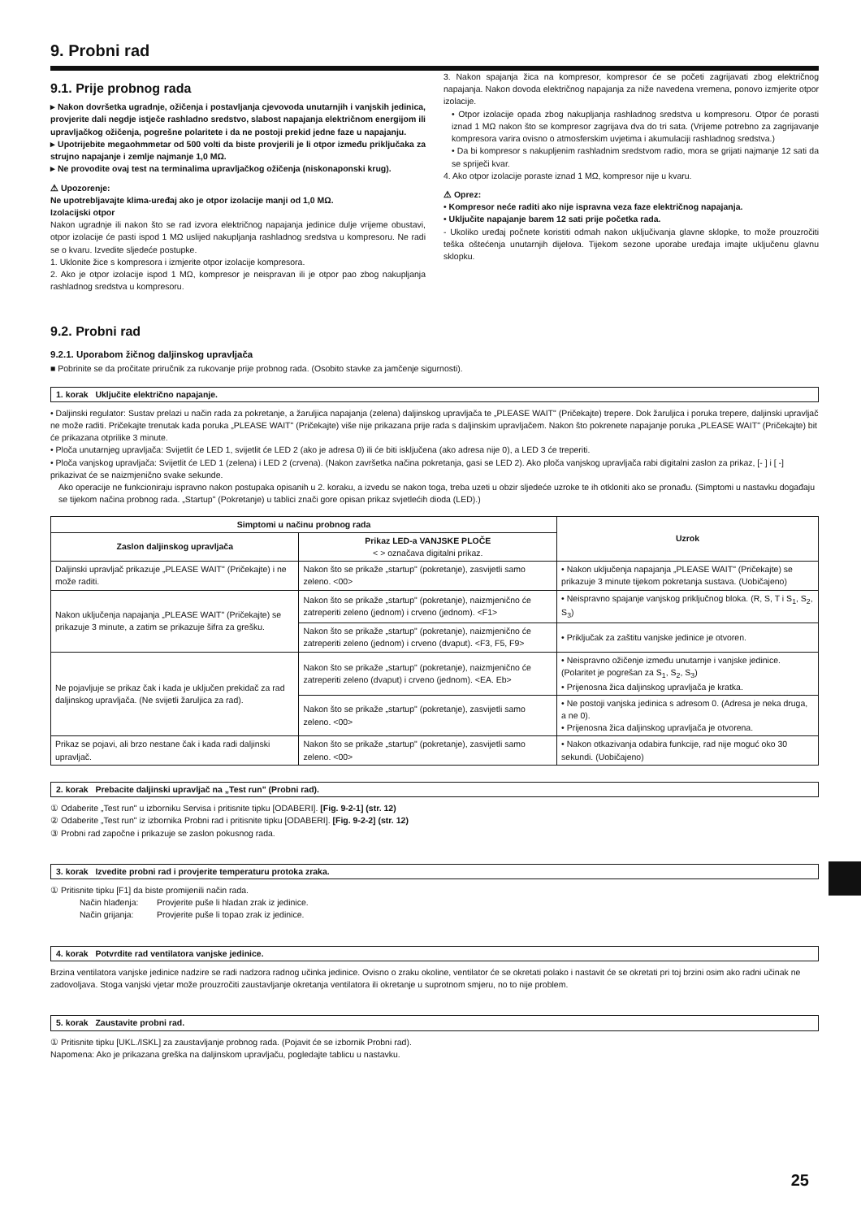9. Probni rad
9.1. Prije probnog rada
▸ Nakon dovršetka ugradnje, ožičenja i postavljanja cjevovoda unutarnjih i vanjskih jedinica, provjerite dali negdje istječe rashladno sredstvo, slabost napajanja električnom energijom ili upravljačkog ožičenja, pogrešne polaritete i da ne postoji prekid jedne faze u napajanju.
▸ Upotrijebite megaohmmetar od 500 volti da biste provjerili je li otpor između priključaka za strujno napajanje i zemlje najmanje 1,0 MΩ.
▸ Ne provodite ovaj test na terminalima upravljačkog ožičenja (niskonaponski krug).
⚠ Upozorenje:
Ne upotrebljavajte klima-uređaj ako je otpor izolacije manji od 1,0 MΩ.
Izolacijski otpor
Nakon ugradnje ili nakon što se rad izvora električnog napajanja jedinice dulje vrijeme obustavi, otpor izolacije će pasti ispod 1 MΩ uslijed nakupljanja rashladnog sredstva u kompresoru. Ne radi se o kvaru. Izvedite sljedeće postupke.
1. Uklonite žice s kompresora i izmjerite otpor izolacije kompresora.
2. Ako je otpor izolacije ispod 1 MΩ, kompresor je neispravan ili je otpor pao zbog nakupljanja rashladnog sredstva u kompresoru.
3. Nakon spajanja žica na kompresor, kompresor će se početi zagrijavati zbog električnog napajanja. Nakon dovoda električnog napajanja za niže navedena vremena, ponovo izmjerite otpor izolacije.
• Otpor izolacije opada zbog nakupljanja rashladnog sredstva u kompresoru. Otpor će porasti iznad 1 MΩ nakon što se kompresor zagrijava dva do tri sata. (Vrijeme potrebno za zagrijavanje kompresora varira ovisno o atmosferskim uvjetima i akumulaciji rashladnog sredstva.)
• Da bi kompresor s nakupljenim rashladnim sredstvom radio, mora se grijati najmanje 12 sati da se spriječi kvar.
4. Ako otpor izolacije poraste iznad 1 MΩ, kompresor nije u kvaru.
⚠ Oprez:
• Kompresor neće raditi ako nije ispravna veza faze električnog napajanja.
• Uključite napajanje barem 12 sati prije početka rada.
- Ukoliko uređaj počnete koristiti odmah nakon uključivanja glavne sklopke, to može prouzročiti teška oštećenja unutarnjih dijelova. Tijekom sezone uporabe uređaja imajte uključenu glavnu sklopku.
9.2. Probni rad
9.2.1. Uporabom žičnog daljinskog upravljača
■ Pobrinite se da pročitate priručnik za rukovanje prije probnog rada. (Osobito stavke za jamčenje sigurnosti).
1. korak Uključite električno napajanje.
• Daljinski regulator: Sustav prelazi u način rada za pokretanje, a žaruljica napajanja (zelena) daljinskog upravljača te „PLEASE WAIT" (Pričekajte) trepere. Dok žaruljica i poruka trepere, daljinski upravljač ne može raditi. Pričekajte trenutak kada poruka „PLEASE WAIT" (Pričekajte) više nije prikazana prije rada s daljinskim upravljačem. Nakon što pokrenete napajanje poruka „PLEASE WAIT" (Pričekajte) bit će prikazana otprilike 3 minute.
• Ploča unutarnjeg upravljača: Svijetlit će LED 1, svijetlit će LED 2 (ako je adresa 0) ili će biti isključena (ako adresa nije 0), a LED 3 će treperiti.
• Ploča vanjskog upravljača: Svijetlit će LED 1 (zelena) i LED 2 (crvena). (Nakon završetka načina pokretanja, gasi se LED 2). Ako ploča vanjskog upravljača rabi digitalni zaslon za prikaz, [- ] i [ -] prikazivat će se naizmjenično svake sekunde.
Ako operacije ne funkcioniraju ispravno nakon postupaka opisanih u 2. koraku, a izvedu se nakon toga, treba uzeti u obzir sljedeće uzroke te ih otkloniti ako se pronađu. (Simptomi u nastavku događaju se tijekom načina probnog rada. „Startup" (Pokretanje) u tablici znači gore opisan prikaz svjetlećih dioda (LED).)
| Simptomi u načinu probnog rada | | Uzrok |
| --- | --- | --- |
| Zaslon daljinskog upravljača | Prikaz LED-a VANJSKE PLOČE < > označava digitalni prikaz. | |
| Daljinski upravljač prikazuje „PLEASE WAIT" (Pričekajte) i ne može raditi. | Nakon što se prikaže „startup" (pokretanje), zasvijetli samo zeleno. <00> | • Nakon uključenja napajanja „PLEASE WAIT" (Pričekajte) se prikazuje 3 minute tijekom pokretanja sustava. (Uobičajeno) |
| Nakon uključenja napajanja „PLEASE WAIT" (Pričekajte) se prikazuje 3 minute, a zatim se prikazuje šifra za grešku. | Nakon što se prikaže „startup" (pokretanje), naizmjenično će zatreperiti zeleno (jednom) i crveno (jednom). <F1> | • Neispravno spajanje vanjskog priključnog bloka. (R, S, T i S<sub>1</sub>, S<sub>2</sub>, S<sub>3</sub>) |
| | Nakon što se prikaže „startup" (pokretanje), naizmjenično će zatreperiti zeleno (jednom) i crveno (dvaput). <F3, F5, F9> | • Priključak za zaštitu vanjske jedinice je otvoren. |
| Ne pojavljuje se prikaz čak i kada je uključen prekidač za rad daljinskog upravljača. (Ne svijetli žaruljica za rad). | Nakon što se prikaže „startup" (pokretanje), naizmjenično će zatreperiti zeleno (dvaput) i crveno (jednom). <EA. Eb> | • Neispravno ožičenje između unutarnje i vanjske jedinice. (Polaritet je pogrešan za S<sub>1</sub>, S<sub>2</sub>, S<sub>3</sub>) • Prijenosna žica daljinskog upravljača je kratka. |
| | Nakon što se prikaže „startup" (pokretanje), zasvijetli samo zeleno. <00> | • Ne postoji vanjska jedinica s adresom 0. (Adresa je neka druga, a ne 0). • Prijenosna žica daljinskog upravljača je otvorena. |
| Prikaz se pojavi, ali brzo nestane čak i kada radi daljinski upravljač. | Nakon što se prikaže „startup" (pokretanje), zasvijetli samo zeleno. <00> | • Nakon otkazivanja odabira funkcije, rad nije moguć oko 30 sekundi. (Uobičajeno) |
2. korak Prebacite daljinski upravljač na „Test run" (Probni rad).
① Odaberite „Test run" u izborniku Servisa i pritisnite tipku [ODABERI]. [Fig. 9-2-1] (str. 12)
② Odaberite „Test run" iz izbornika Probni rad i pritisnite tipku [ODABERI]. [Fig. 9-2-2] (str. 12)
③ Probni rad započne i prikazuje se zaslon pokusnog rada.
3. korak Izvedite probni rad i provjerite temperaturu protoka zraka.
① Pritisnite tipku [F1] da biste promijenili način rada.
Način hlađenja: Provjerite puše li hladan zrak iz jedinice.
Način grijanja: Provjerite puše li topao zrak iz jedinice.
4. korak Potvrdite rad ventilatora vanjske jedinice.
Brzina ventilatora vanjske jedinice nadzire se radi nadzora radnog učinka jedinice. Ovisno o zraku okoline, ventilator će se okretati polako i nastavit će se okretati pri toj brzini osim ako radni učinak ne zadovoljava. Stoga vanjski vjetar može prouzročiti zaustavljanje okretanja ventilatora ili okretanje u suprotnom smjeru, no to nije problem.
5. korak Zaustavite probni rad.
① Pritisnite tipku [UKL./ISKL] za zaustavljanje probnog rada. (Pojavit će se izbornik Probni rad).
Napomena: Ako je prikazana greška na daljinskom upravljaču, pogledajte tablicu u nastavku.
25